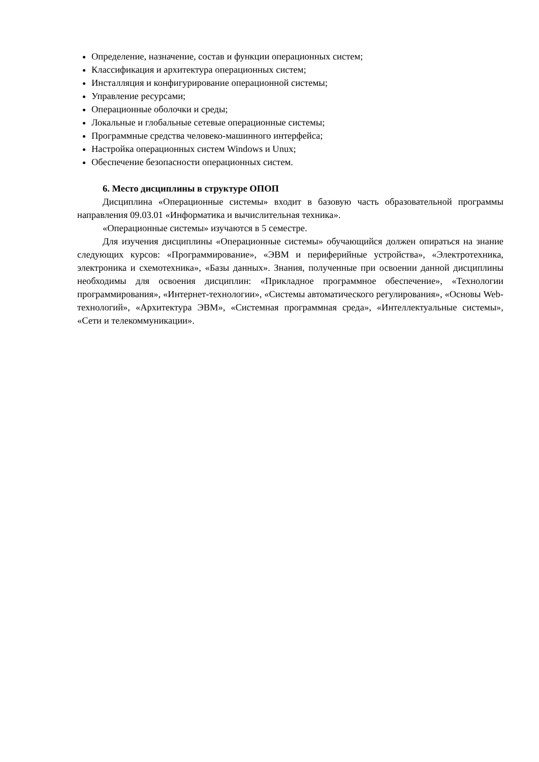Определение, назначение, состав и функции операционных систем;
Классификация и архитектура операционных систем;
Инсталляция и конфигурирование операционной системы;
Управление ресурсами;
Операционные оболочки и среды;
Локальные и глобальные сетевые операционные системы;
Программные средства человеко-машинного интерфейса;
Настройка операционных систем Windows и Unux;
Обеспечение безопасности операционных систем.
6. Место дисциплины в структуре ОПОП
Дисциплина «Операционные системы» входит в базовую часть образовательной программы направления 09.03.01 «Информатика и вычислительная техника».
«Операционные системы» изучаются в 5 семестре.
Для изучения дисциплины «Операционные системы» обучающийся должен опираться на знание следующих курсов: «Программирование», «ЭВМ и периферийные устройства», «Электротехника, электроника и схемотехника», «Базы данных». Знания, полученные при освоении данной дисциплины необходимы для освоения дисциплин: «Прикладное программное обеспечение», «Технологии программирования», «Интернет-технологии», «Системы автоматического регулирования», «Основы Web-технологий», «Архитектура ЭВМ», «Системная программная среда», «Интеллектуальные системы», «Сети и телекоммуникации».